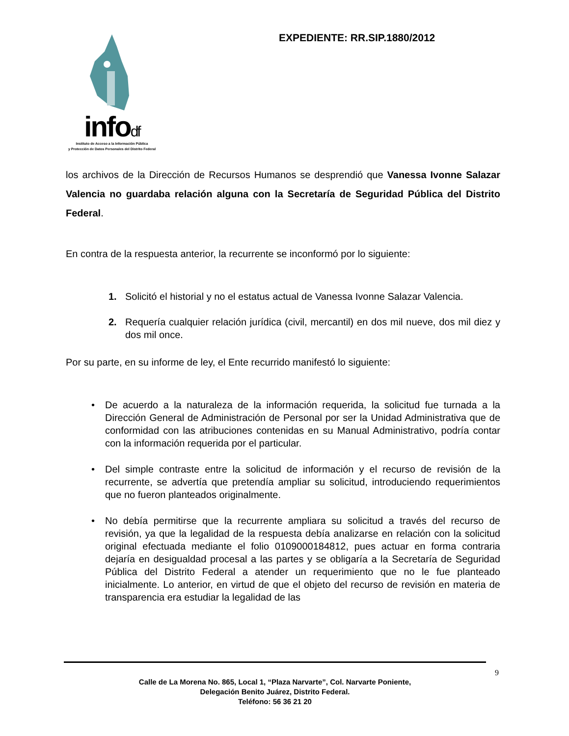infodf
Instituto de Acceso a la Información Pública
y Protección de Datos Personales del Distrito Federal
EXPEDIENTE: RR.SIP.1880/2012
los archivos de la Dirección de Recursos Humanos se desprendió que Vanessa Ivonne Salazar Valencia no guardaba relación alguna con la Secretaría de Seguridad Pública del Distrito Federal.
En contra de la respuesta anterior, la recurrente se inconformó por lo siguiente:
1. Solicitó el historial y no el estatus actual de Vanessa Ivonne Salazar Valencia.
2. Requería cualquier relación jurídica (civil, mercantil) en dos mil nueve, dos mil diez y dos mil once.
Por su parte, en su informe de ley, el Ente recurrido manifestó lo siguiente:
• De acuerdo a la naturaleza de la información requerida, la solicitud fue turnada a la Dirección General de Administración de Personal por ser la Unidad Administrativa que de conformidad con las atribuciones contenidas en su Manual Administrativo, podría contar con la información requerida por el particular.
• Del simple contraste entre la solicitud de información y el recurso de revisión de la recurrente, se advertía que pretendía ampliar su solicitud, introduciendo requerimientos que no fueron planteados originalmente.
• No debía permitirse que la recurrente ampliara su solicitud a través del recurso de revisión, ya que la legalidad de la respuesta debía analizarse en relación con la solicitud original efectuada mediante el folio 0109000184812, pues actuar en forma contraria dejaría en desigualdad procesal a las partes y se obligaría a la Secretaría de Seguridad Pública del Distrito Federal a atender un requerimiento que no le fue planteado inicialmente. Lo anterior, en virtud de que el objeto del recurso de revisión en materia de transparencia era estudiar la legalidad de las
9
Calle de La Morena No. 865, Local 1, “Plaza Narvarte”, Col. Narvarte Poniente,
Delegación Benito Juárez, Distrito Federal.
Teléfono: 56 36 21 20